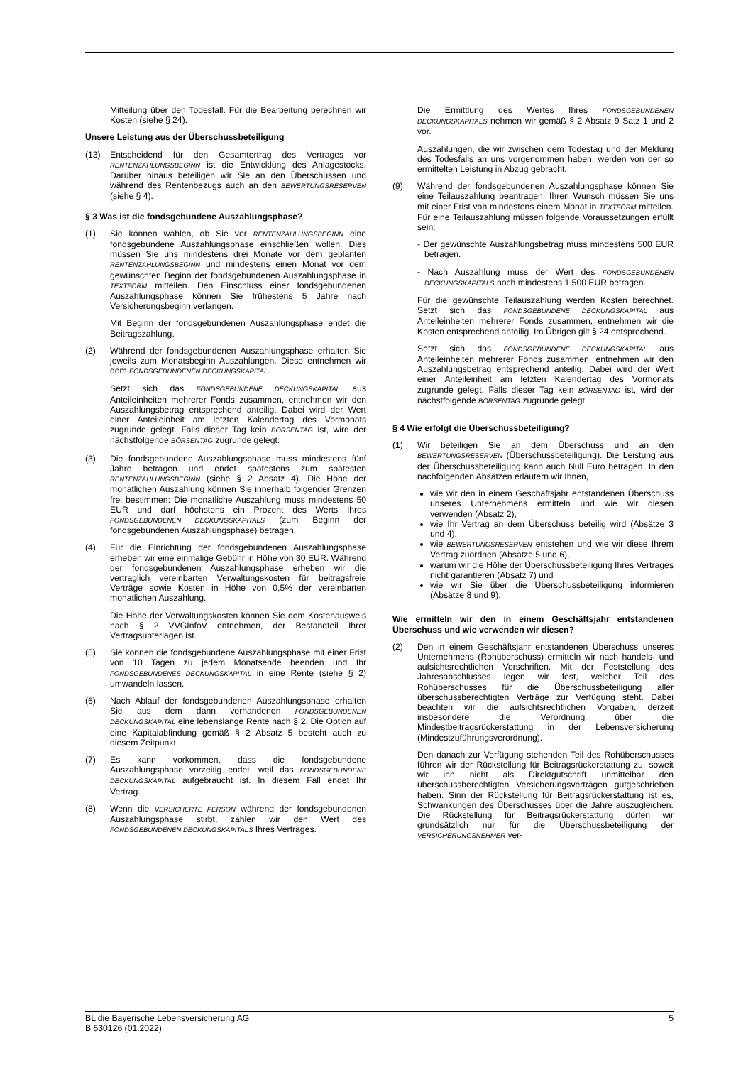Mitteilung über den Todesfall. Für die Bearbeitung berechnen wir Kosten (siehe § 24).
Unsere Leistung aus der Überschussbeteiligung
(13) Entscheidend für den Gesamtertrag des Vertrages vor RENTENZAHLUNGSBEGINN ist die Entwicklung des Anlagestocks. Darüber hinaus beteiligen wir Sie an den Überschüssen und während des Rentenbezugs auch an den BEWERTUNGSRESERVEN (siehe § 4).
§ 3 Was ist die fondsgebundene Auszahlungsphase?
(1) Sie können wählen, ob Sie vor RENTENZAHLUNGSBEGINN eine fondsgebundene Auszahlungsphase einschließen wollen. Dies müssen Sie uns mindestens drei Monate vor dem geplanten RENTENZAHLUNGSBEGINN und mindestens einen Monat vor dem gewünschten Beginn der fondsgebundenen Auszahlungsphase in TEXTFORM mitteilen. Den Einschluss einer fondsgebundenen Auszahlungsphase können Sie frühestens 5 Jahre nach Versicherungsbeginn verlangen.
Mit Beginn der fondsgebundenen Auszahlungsphase endet die Beitragszahlung.
(2) Während der fondsgebundenen Auszahlungsphase erhalten Sie jeweils zum Monatsbeginn Auszahlungen. Diese entnehmen wir dem FONDSGEBUNDENEN DECKUNGSKAPITAL.
Setzt sich das FONDSGEBUNDENE DECKUNGSKAPITAL aus Anteileinheiten mehrerer Fonds zusammen, entnehmen wir den Auszahlungsbetrag entsprechend anteilig. Dabei wird der Wert einer Anteileinheit am letzten Kalendertag des Vormonats zugrunde gelegt. Falls dieser Tag kein BÖRSENTAG ist, wird der nächstfolgende BÖRSENTAG zugrunde gelegt.
(3) Die fondsgebundene Auszahlungsphase muss mindestens fünf Jahre betragen und endet spätestens zum spätesten RENTENZAHLUNGSBEGINN (siehe § 2 Absatz 4). Die Höhe der monatlichen Auszahlung können Sie innerhalb folgender Grenzen frei bestimmen: Die monatliche Auszahlung muss mindestens 50 EUR und darf höchstens ein Prozent des Werts Ihres FONDSGEBUNDENEN DECKUNGSKAPITALS (zum Beginn der fondsgebundenen Auszahlungsphase) betragen.
(4) Für die Einrichtung der fondsgebundenen Auszahlungsphase erheben wir eine einmalige Gebühr in Höhe von 30 EUR. Während der fondsgebundenen Auszahlungsphase erheben wir die vertraglich vereinbarten Verwaltungskosten für beitragsfreie Verträge sowie Kosten in Höhe von 0,5% der vereinbarten monatlichen Auszahlung.
Die Höhe der Verwaltungskosten können Sie dem Kostenausweis nach § 2 VVGInfoV entnehmen, der Bestandteil Ihrer Vertragsunterlagen ist.
(5) Sie können die fondsgebundene Auszahlungsphase mit einer Frist von 10 Tagen zu jedem Monatsende beenden und Ihr FONDSGEBUNDENES DECKUNGSKAPITAL in eine Rente (siehe § 2) umwandeln lassen.
(6) Nach Ablauf der fondsgebundenen Auszahlungsphase erhalten Sie aus dem dann vorhandenen FONDSGEBUNDENEN DECKUNGSKAPITAL eine lebenslange Rente nach § 2. Die Option auf eine Kapitalabfindung gemäß § 2 Absatz 5 besteht auch zu diesem Zeitpunkt.
(7) Es kann vorkommen, dass die fondsgebundene Auszahlungsphase vorzeitig endet, weil das FONDSGEBUNDENE DECKUNGSKAPITAL aufgebraucht ist. In diesem Fall endet Ihr Vertrag.
(8) Wenn die VERSICHERTE PERSON während der fondsgebundenen Auszahlungsphase stirbt, zahlen wir den Wert des FONDSGEBUNDENEN DECKUNGSKAPITALS Ihres Vertrages.
Die Ermittlung des Wertes Ihres FONDSGEBUNDENEN DECKUNGSKAPITALS nehmen wir gemäß § 2 Absatz 9 Satz 1 und 2 vor.
Auszahlungen, die wir zwischen dem Todestag und der Meldung des Todesfalls an uns vorgenommen haben, werden von der so ermittelten Leistung in Abzug gebracht.
(9) Während der fondsgebundenen Auszahlungsphase können Sie eine Teilauszahlung beantragen. Ihren Wunsch müssen Sie uns mit einer Frist von mindestens einem Monat in TEXTFORM mitteilen. Für eine Teilauszahlung müssen folgende Voraussetzungen erfüllt sein:
- Der gewünschte Auszahlungsbetrag muss mindestens 500 EUR betragen.
- Nach Auszahlung muss der Wert des FONDSGEBUNDENEN DECKUNGSKAPITALS noch mindestens 1.500 EUR betragen.
Für die gewünschte Teilauszahlung werden Kosten berechnet. Setzt sich das FONDSGEBUNDENE DECKUNGSKAPITAL aus Anteileinheiten mehrerer Fonds zusammen, entnehmen wir die Kosten entsprechend anteilig. Im Übrigen gilt § 24 entsprechend.
Setzt sich das FONDSGEBUNDENE DECKUNGSKAPITAL aus Anteileinheiten mehrerer Fonds zusammen, entnehmen wir den Auszahlungsbetrag entsprechend anteilig. Dabei wird der Wert einer Anteileinheit am letzten Kalendertag des Vormonats zugrunde gelegt. Falls dieser Tag kein BÖRSENTAG ist, wird der nächstfolgende BÖRSENTAG zugrunde gelegt.
§ 4 Wie erfolgt die Überschussbeteiligung?
(1) Wir beteiligen Sie an dem Überschuss und an den BEWERTUNGSRESERVEN (Überschussbeteiligung). Die Leistung aus der Überschussbeteiligung kann auch Null Euro betragen. In den nachfolgenden Absätzen erläutern wir Ihnen,
wie wir den in einem Geschäftsjahr entstandenen Überschuss unseres Unternehmens ermitteln und wie wir diesen verwenden (Absatz 2),
wie Ihr Vertrag an dem Überschuss beteilig wird (Absätze 3 und 4),
wie BEWERTUNGSRESERVEN entstehen und wie wir diese Ihrem Vertrag zuordnen (Absätze 5 und 6),
warum wir die Höhe der Überschussbeteiligung Ihres Vertrages nicht garantieren (Absatz 7) und
wie wir Sie über die Überschussbeteiligung informieren (Absätze 8 und 9).
Wie ermitteln wir den in einem Geschäftsjahr entstandenen Überschuss und wie verwenden wir diesen?
(2) Den in einem Geschäftsjahr entstandenen Überschuss unseres Unternehmens (Rohüberschuss) ermitteln wir nach handels- und aufsichtsrechtlichen Vorschriften. Mit der Feststellung des Jahresabschlusses legen wir fest, welcher Teil des Rohüberschusses für die Überschussbeteiligung aller überschussberechtigten Verträge zur Verfügung steht. Dabei beachten wir die aufsichtsrechtlichen Vorgaben, derzeit insbesondere die Verordnung über die Mindestbeitragsrückerstattung in der Lebensversicherung (Mindestzuführungsverordnung).
Den danach zur Verfügung stehenden Teil des Rohüberschusses führen wir der Rückstellung für Beitragsrückerstattung zu, soweit wir ihn nicht als Direktgutschrift unmittelbar den überschussberechtigten Versicherungsverträgen gutgeschrieben haben. Sinn der Rückstellung für Beitragsrückerstattung ist es, Schwankungen des Überschusses über die Jahre auszugleichen. Die Rückstellung für Beitragsrückerstattung dürfen wir grundsätzlich nur für die Überschussbeteiligung der VERSICHERUNGSNEHMER ver-
BL die Bayerische Lebensversicherung AG
B 530126 (01.2022)
5